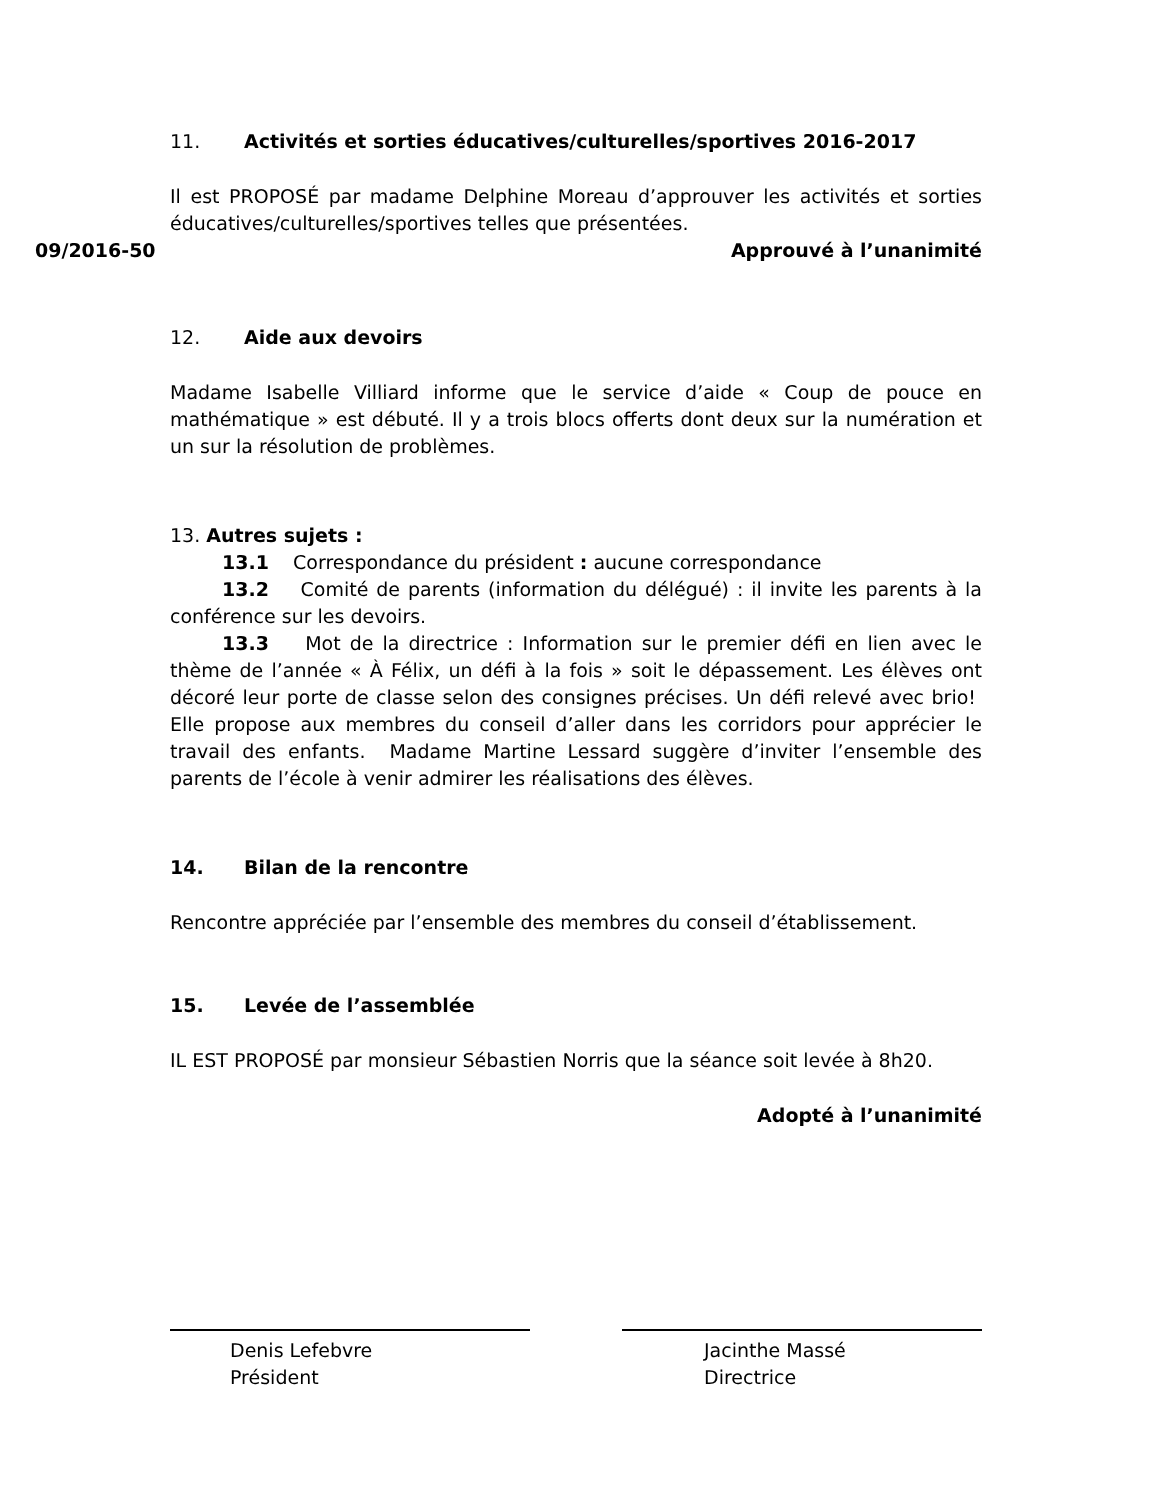11. Activités et sorties éducatives/culturelles/sportives 2016-2017
Il est PROPOSÉ par madame Delphine Moreau d’approuver les activités et sorties éducatives/culturelles/sportives telles que présentées.
09/2016-50 Approuvé à l’unanimité
12. Aide aux devoirs
Madame Isabelle Villiard informe que le service d’aide « Coup de pouce en mathématique » est débuté. Il y a trois blocs offerts dont deux sur la numération et un sur la résolution de problèmes.
13. Autres sujets :
13.1 Correspondance du président : aucune correspondance
13.2 Comité de parents (information du délégué) : il invite les parents à la conférence sur les devoirs.
13.3 Mot de la directrice : Information sur le premier défi en lien avec le thème de l’année « À Félix, un défi à la fois » soit le dépassement. Les élèves ont décoré leur porte de classe selon des consignes précises. Un défi relevé avec brio! Elle propose aux membres du conseil d’aller dans les corridors pour apprécier le travail des enfants. Madame Martine Lessard suggère d’inviter l’ensemble des parents de l’école à venir admirer les réalisations des élèves.
14. Bilan de la rencontre
Rencontre appréciée par l’ensemble des membres du conseil d’établissement.
15. Levée de l’assemblée
IL EST PROPOSÉ par monsieur Sébastien Norris que la séance soit levée à 8h20.
Adopté à l’unanimité
Denis Lefebvre
Président
Jacinthe Massé
Directrice